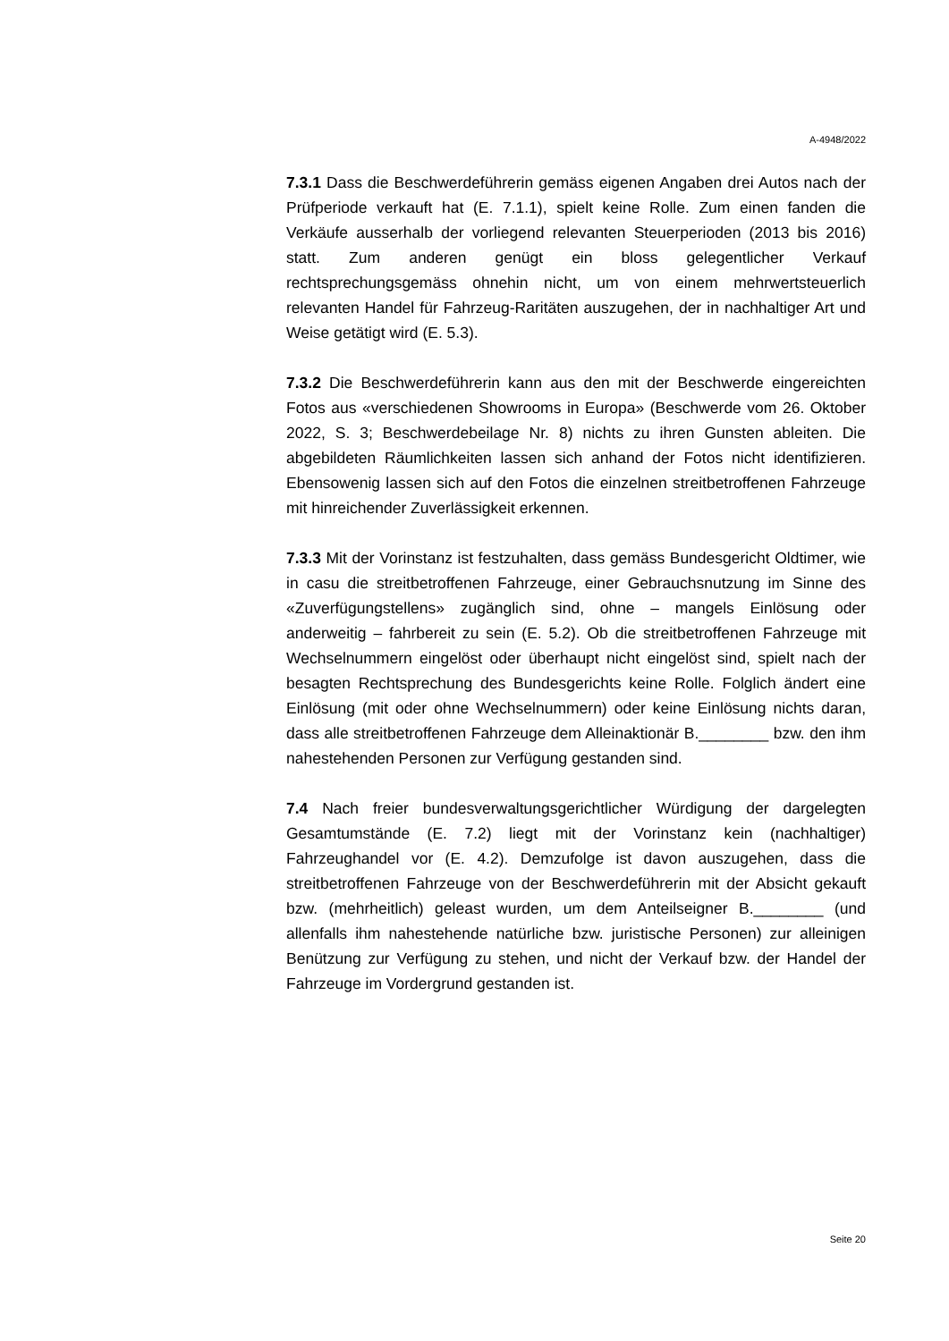A-4948/2022
7.3.1 Dass die Beschwerdeführerin gemäss eigenen Angaben drei Autos nach der Prüfperiode verkauft hat (E. 7.1.1), spielt keine Rolle. Zum einen fanden die Verkäufe ausserhalb der vorliegend relevanten Steuerperioden (2013 bis 2016) statt. Zum anderen genügt ein bloss gelegentlicher Verkauf rechtsprechungsgemäss ohnehin nicht, um von einem mehrwertsteuerlich relevanten Handel für Fahrzeug-Raritäten auszugehen, der in nachhaltiger Art und Weise getätigt wird (E. 5.3).
7.3.2 Die Beschwerdeführerin kann aus den mit der Beschwerde eingereichten Fotos aus «verschiedenen Showrooms in Europa» (Beschwerde vom 26. Oktober 2022, S. 3; Beschwerdebeilage Nr. 8) nichts zu ihren Gunsten ableiten. Die abgebildeten Räumlichkeiten lassen sich anhand der Fotos nicht identifizieren. Ebensowenig lassen sich auf den Fotos die einzelnen streitbetroffenen Fahrzeuge mit hinreichender Zuverlässigkeit erkennen.
7.3.3 Mit der Vorinstanz ist festzuhalten, dass gemäss Bundesgericht Oldtimer, wie in casu die streitbetroffenen Fahrzeuge, einer Gebrauchsnutzung im Sinne des «Zuverfügungstellens» zugänglich sind, ohne – mangels Einlösung oder anderweitig – fahrbereit zu sein (E. 5.2). Ob die streitbetroffenen Fahrzeuge mit Wechselnummern eingelöst oder überhaupt nicht eingelöst sind, spielt nach der besagten Rechtsprechung des Bundesgerichts keine Rolle. Folglich ändert eine Einlösung (mit oder ohne Wechselnummern) oder keine Einlösung nichts daran, dass alle streitbetroffenen Fahrzeuge dem Alleinaktionär B.________ bzw. den ihm nahestehenden Personen zur Verfügung gestanden sind.
7.4 Nach freier bundesverwaltungsgerichtlicher Würdigung der dargelegten Gesamtumstände (E. 7.2) liegt mit der Vorinstanz kein (nachhaltiger) Fahrzeughandel vor (E. 4.2). Demzufolge ist davon auszugehen, dass die streitbetroffenen Fahrzeuge von der Beschwerdeführerin mit der Absicht gekauft bzw. (mehrheitlich) geleast wurden, um dem Anteilseigner B.________ (und allenfalls ihm nahestehende natürliche bzw. juristische Personen) zur alleinigen Benützung zur Verfügung zu stehen, und nicht der Verkauf bzw. der Handel der Fahrzeuge im Vordergrund gestanden ist.
Seite 20